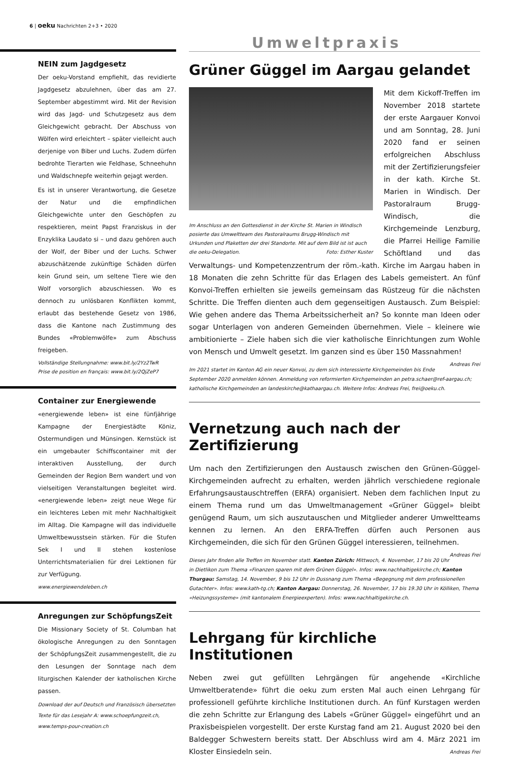6 | oeku Nachrichten 2+3 • 2020
NEIN zum Jagdgesetz
Der oeku-Vorstand empfiehlt, das revidierte Jagdgesetz abzulehnen, über das am 27. September abgestimmt wird. Mit der Revision wird das Jagd- und Schutzgesetz aus dem Gleichgewicht gebracht. Der Abschuss von Wölfen wird erleichtert – später vielleicht auch derjenige von Biber und Luchs. Zudem dürfen bedrohte Tierarten wie Feldhase, Schneehuhn und Waldschnepfe weiterhin gejagt werden.
Es ist in unserer Verantwortung, die Gesetze der Natur und die empfindlichen Gleichgewichte unter den Geschöpfen zu respektieren, meint Papst Franziskus in der Enzyklika Laudato si – und dazu gehören auch der Wolf, der Biber und der Luchs. Schwer abzuschätzende zukünftige Schäden dürfen kein Grund sein, um seltene Tiere wie den Wolf vorsorglich abzuschiessen. Wo es dennoch zu unlösbaren Konflikten kommt, erlaubt das bestehende Gesetz von 1986, dass die Kantone nach Zustimmung des Bundes «Problemwölfe» zum Abschuss freigeben.
Vollständige Stellungnahme: www.bit.ly/2Yz2TwR
Prise de position en français: www.bit.ly/2QjZeP7
Container zur Energiewende
«energiewende leben» ist eine fünfjährige Kampagne der Energiestädte Köniz, Ostermundigen und Münsingen. Kernstück ist ein umgebauter Schiffscontainer mit der interaktiven Ausstellung, der durch Gemeinden der Region Bern wandert und von vielseitigen Veranstaltungen begleitet wird. «energiewende leben» zeigt neue Wege für ein leichteres Leben mit mehr Nachhaltigkeit im Alltag. Die Kampagne will das individuelle Umweltbewusstsein stärken. Für die Stufen Sek I und II stehen kostenlose Unterrichtsmaterialien für drei Lektionen für zur Verfügung.
www.energiewendeleben.ch
Anregungen zur SchöpfungsZeit
Die Missionary Society of St. Columban hat ökologische Anregungen zu den Sonntagen der SchöpfungsZeit zusammengestellt, die zu den Lesungen der Sonntage nach dem liturgischen Kalender der katholischen Kirche passen.
Download der auf Deutsch und Französisch übersetzten Texte für das Lesejahr A: www.schoepfungzeit.ch, www.temps-pour-creation.ch
Umweltpraxis
Grüner Güggel im Aargau gelandet
Im Anschluss an den Gottesdienst in der Kirche St. Marien in Windisch posierte das Umweltteam des Pastoralraums Brugg-Windisch mit Urkunden und Plaketten der drei Standorte. Mit auf dem Bild ist ist auch die oeku-Delegation. Foto: Esther Kuster
Mit dem Kickoff-Treffen im November 2018 startete der erste Aargauer Konvoi und am Sonntag, 28. Juni 2020 fand er seinen erfolgreichen Abschluss mit der Zertifizierungsfeier in der kath. Kirche St. Marien in Windisch. Der Pastoralraum Brugg-Windisch, die Kirchgemeinde Lenzburg, die Pfarrei Heilige Familie Schöftland und das Verwaltungs- und Kompetenzzentrum der röm.-kath. Kirche im Aargau haben in 18 Monaten die zehn Schritte für das Erlagen des Labels gemeistert. An fünf Konvoi-Treffen erhielten sie jeweils gemeinsam das Rüstzeug für die nächsten Schritte. Die Treffen dienten auch dem gegenseitigen Austausch. Zum Beispiel: Wie gehen andere das Thema Arbeitssicherheit an? So konnte man Ideen oder sogar Unterlagen von anderen Gemeinden übernehmen. Viele – kleinere wie ambitionierte – Ziele haben sich die vier katholische Einrichtungen zum Wohle von Mensch und Umwelt gesetzt. Im ganzen sind es über 150 Massnahmen! Andreas Frei
Im 2021 startet im Kanton AG ein neuer Konvoi, zu dem sich interessierte Kirchgemeinden bis Ende September 2020 anmelden können. Anmeldung von reformierten Kirchgemeinden an petra.schaer@ref-aargau.ch; katholische Kirchgemeinden an landeskirche@kathaargau.ch. Weitere Infos: Andreas Frei, frei@oeku.ch.
Vernetzung auch nach der Zertifizierung
Um nach den Zertifizierungen den Austausch zwischen den Grünen-Güggel-Kirchgemeinden aufrecht zu erhalten, werden jährlich verschiedene regionale Erfahrungsaustauschtreffen (ERFA) organisiert. Neben dem fachlichen Input zu einem Thema rund um das Umweltmanagement «Grüner Güggel» bleibt genügend Raum, um sich auszutauschen und Mitglieder anderer Umweltteams kennen zu lernen. An den ERFA-Treffen dürfen auch Personen aus Kirchgemeinden, die sich für den Grünen Güggel interessieren, teilnehmen. Andreas Frei
Dieses Jahr finden alle Treffen im November statt. Kanton Zürich: Mittwoch, 4. November, 17 bis 20 Uhr in Dietlikon zum Thema «Finanzen sparen mit dem Grünen Güggel». Infos: www.nachhaltigekirche.ch; Kanton Thurgau: Samstag, 14. November, 9 bis 12 Uhr in Dussnang zum Thema «Begegnung mit dem professionellen Gutachter». Infos: www.kath-tg.ch; Kanton Aargau: Donnerstag, 26. November, 17 bis 19.30 Uhr in Kölliken, Thema «Heizungssysteme» (mit kantonalem Energieexperten). Infos: www.nachhaltigekirche.ch.
Lehrgang für kirchliche Institutionen
Neben zwei gut gefüllten Lehrgängen für angehende «Kirchliche Umweltberatende» führt die oeku zum ersten Mal auch einen Lehrgang für professionell geführte kirchliche Institutionen durch. An fünf Kurstagen werden die zehn Schritte zur Erlangung des Labels «Grüner Güggel» eingeführt und an Praxisbeispielen vorgestellt. Der erste Kurstag fand am 21. August 2020 bei den Baldegger Schwestern bereits statt. Der Abschluss wird am 4. März 2021 im Kloster Einsiedeln sein. Andreas Frei